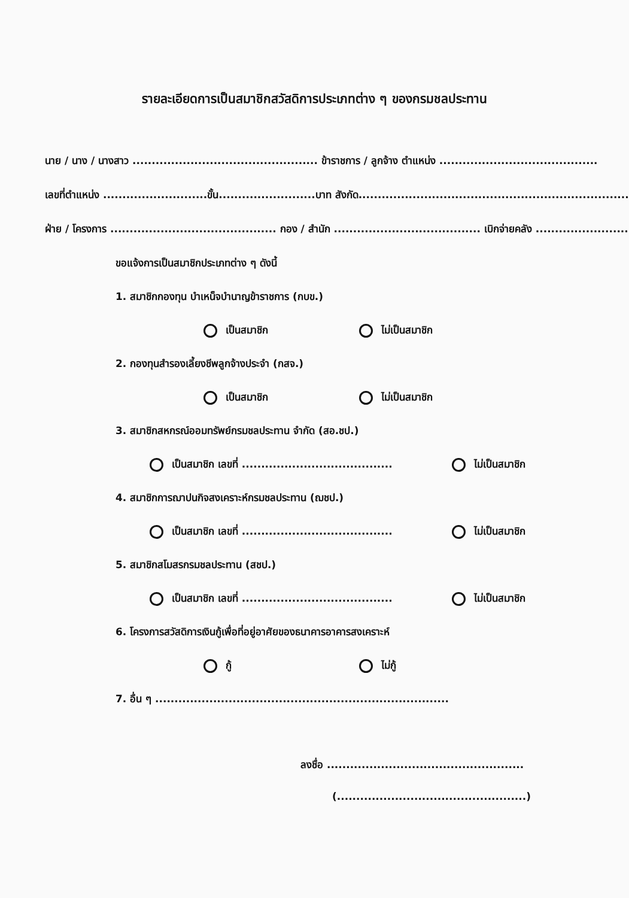รายละเอียดการเป็นสมาชิกสวัสดิการประเภทต่าง ๆ ของกรมชลประทาน
นาย / นาง / นางสาว ................................................ ข้าราชการ / ลูกจ้าง ตำแหน่ง .........................................
เลขที่ตำแหน่ง ...........................ขั้น.........................บาท สังกัด.......................................................................
ฝ่าย / โครงการ ........................................... กอง / สำนัก ...................................... เบิกจ่ายคลัง ........................
ขอแจ้งการเป็นสมาชิกประเภทต่าง ๆ ดังนี้
1. สมาชิกกองทุน บำเหน็จบำนาญข้าราชการ (กบข.)
เป็นสมาชิก ไม่เป็นสมาชิก
2. กองทุนสำรองเลี้ยงชีพลูกจ้างประจำ (กสจ.)
เป็นสมาชิก ไม่เป็นสมาชิก
3. สมาชิกสหกรณ์ออมทรัพย์กรมชลประทาน จำกัด (สอ.ชป.)
เป็นสมาชิก เลขที่ ....................................... ไม่เป็นสมาชิก
4. สมาชิกการฌาปนกิจสงเคราะห์กรมชลประทาน (ฌชป.)
เป็นสมาชิก เลขที่ ....................................... ไม่เป็นสมาชิก
5. สมาชิกสโมสรกรมชลประทาน (สชป.)
เป็นสมาชิก เลขที่ ....................................... ไม่เป็นสมาชิก
6. โครงการสวัสดิการเงินกู้เพื่อที่อยู่อาศัยของธนาคารอาคารสงเคราะห์
กู้ ไม่กู้
7. อื่น ๆ ............................................................................
ลงชื่อ ...................................................
(.................................................)